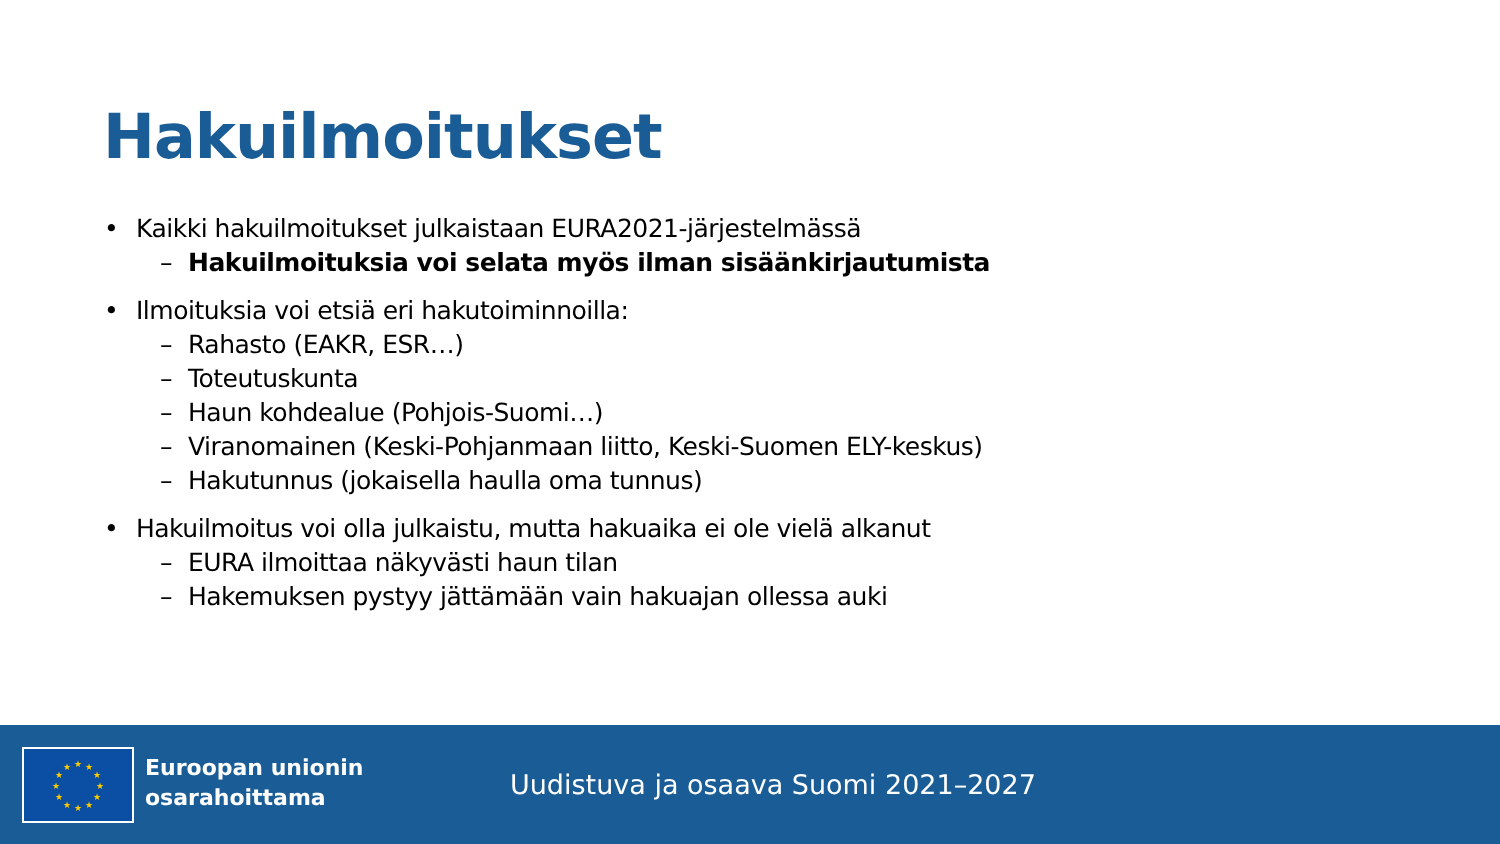Hakuilmoitukset
• Kaikki hakuilmoitukset julkaistaan EURA2021-järjestelmässä
– Hakuilmoituksia voi selata myös ilman sisäänkirjautumista
• Ilmoituksia voi etsiä eri hakutoiminnoilla:
– Rahasto (EAKR, ESR…)
– Toteutuskunta
– Haun kohdealue (Pohjois-Suomi…)
– Viranomainen (Keski-Pohjanmaan liitto, Keski-Suomen ELY-keskus)
– Hakutunnus (jokaisella haulla oma tunnus)
• Hakuilmoitus voi olla julkaistu, mutta hakuaika ei ole vielä alkanut
– EURA ilmoittaa näkyvästi haun tilan
– Hakemuksen pystyy jättämään vain hakuajan ollessa auki
★
★
★
★
★
★
★
★
★
★
★
★
Euroopan unionin
osarahoittama
Uudistuva ja osaava Suomi 2021–2027